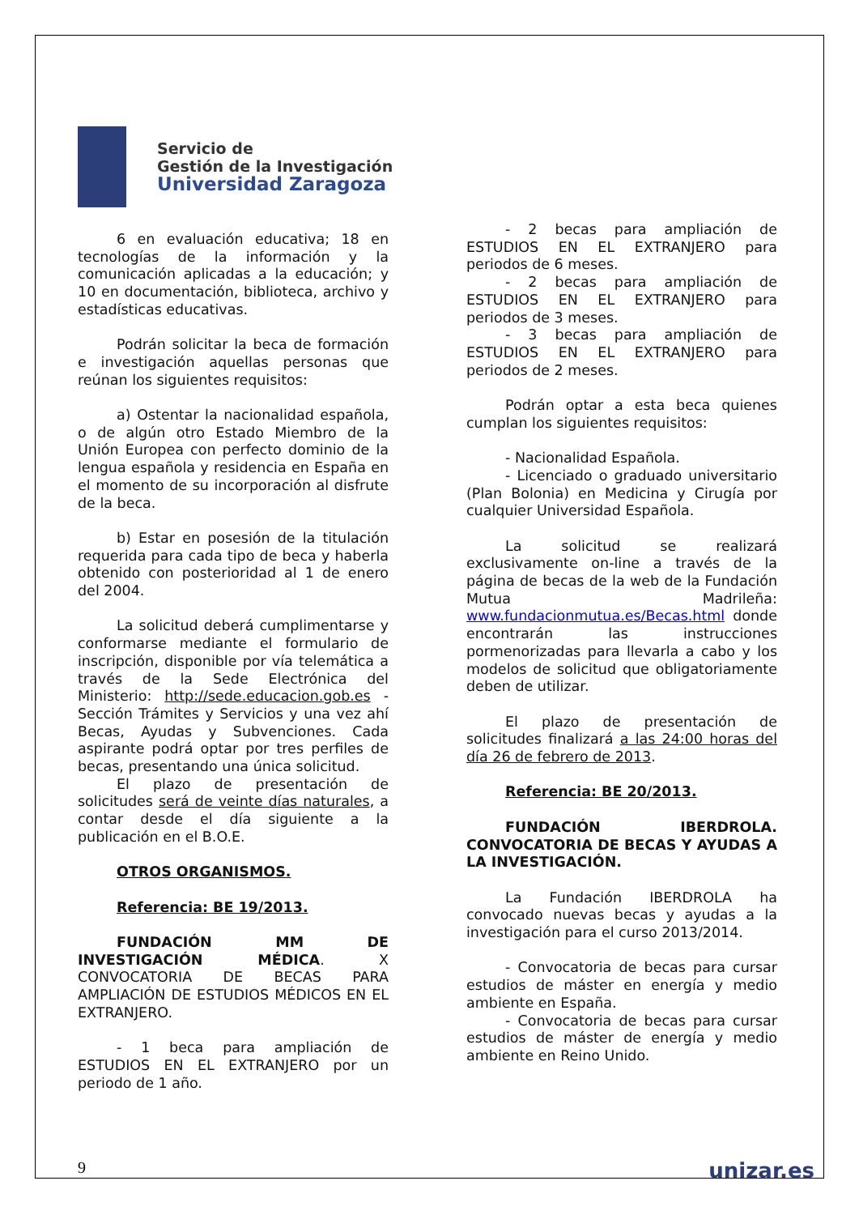Servicio de
Gestión de la Investigación
Universidad Zaragoza
6 en evaluación educativa; 18 en tecnologías de la información y la comunicación aplicadas a la educación; y 10 en documentación, biblioteca, archivo y estadísticas educativas.
Podrán solicitar la beca de formación e investigación aquellas personas que reúnan los siguientes requisitos:
a) Ostentar la nacionalidad española, o de algún otro Estado Miembro de la Unión Europea con perfecto dominio de la lengua española y residencia en España en el momento de su incorporación al disfrute de la beca.
b) Estar en posesión de la titulación requerida para cada tipo de beca y haberla obtenido con posterioridad al 1 de enero del 2004.
La solicitud deberá cumplimentarse y conformarse mediante el formulario de inscripción, disponible por vía telemática a través de la Sede Electrónica del Ministerio: http://sede.educacion.gob.es - Sección Trámites y Servicios y una vez ahí Becas, Ayudas y Subvenciones. Cada aspirante podrá optar por tres perfiles de becas, presentando una única solicitud.
El plazo de presentación de solicitudes será de veinte días naturales, a contar desde el día siguiente a la publicación en el B.O.E.
OTROS ORGANISMOS.
Referencia: BE 19/2013.
FUNDACIÓN MM DE INVESTIGACIÓN MÉDICA. X CONVOCATORIA DE BECAS PARA AMPLIACIÓN DE ESTUDIOS MÉDICOS EN EL EXTRANJERO.
- 1 beca para ampliación de ESTUDIOS EN EL EXTRANJERO por un periodo de 1 año.
- 2 becas para ampliación de ESTUDIOS EN EL EXTRANJERO para periodos de 6 meses.
- 2 becas para ampliación de ESTUDIOS EN EL EXTRANJERO para periodos de 3 meses.
- 3 becas para ampliación de ESTUDIOS EN EL EXTRANJERO para periodos de 2 meses.
Podrán optar a esta beca quienes cumplan los siguientes requisitos:
- Nacionalidad Española.
- Licenciado o graduado universitario (Plan Bolonia) en Medicina y Cirugía por cualquier Universidad Española.
La solicitud se realizará exclusivamente on-line a través de la página de becas de la web de la Fundación Mutua Madrileña: www.fundacionmutua.es/Becas.html donde encontrarán las instrucciones pormenorizadas para llevarla a cabo y los modelos de solicitud que obligatoriamente deben de utilizar.
El plazo de presentación de solicitudes finalizará a las 24:00 horas del día 26 de febrero de 2013.
Referencia: BE 20/2013.
FUNDACIÓN IBERDROLA. CONVOCATORIA DE BECAS Y AYUDAS A LA INVESTIGACIÓN.
La Fundación IBERDROLA ha convocado nuevas becas y ayudas a la investigación para el curso 2013/2014.
- Convocatoria de becas para cursar estudios de máster en energía y medio ambiente en España.
- Convocatoria de becas para cursar estudios de máster de energía y medio ambiente en Reino Unido.
9 unizar.es